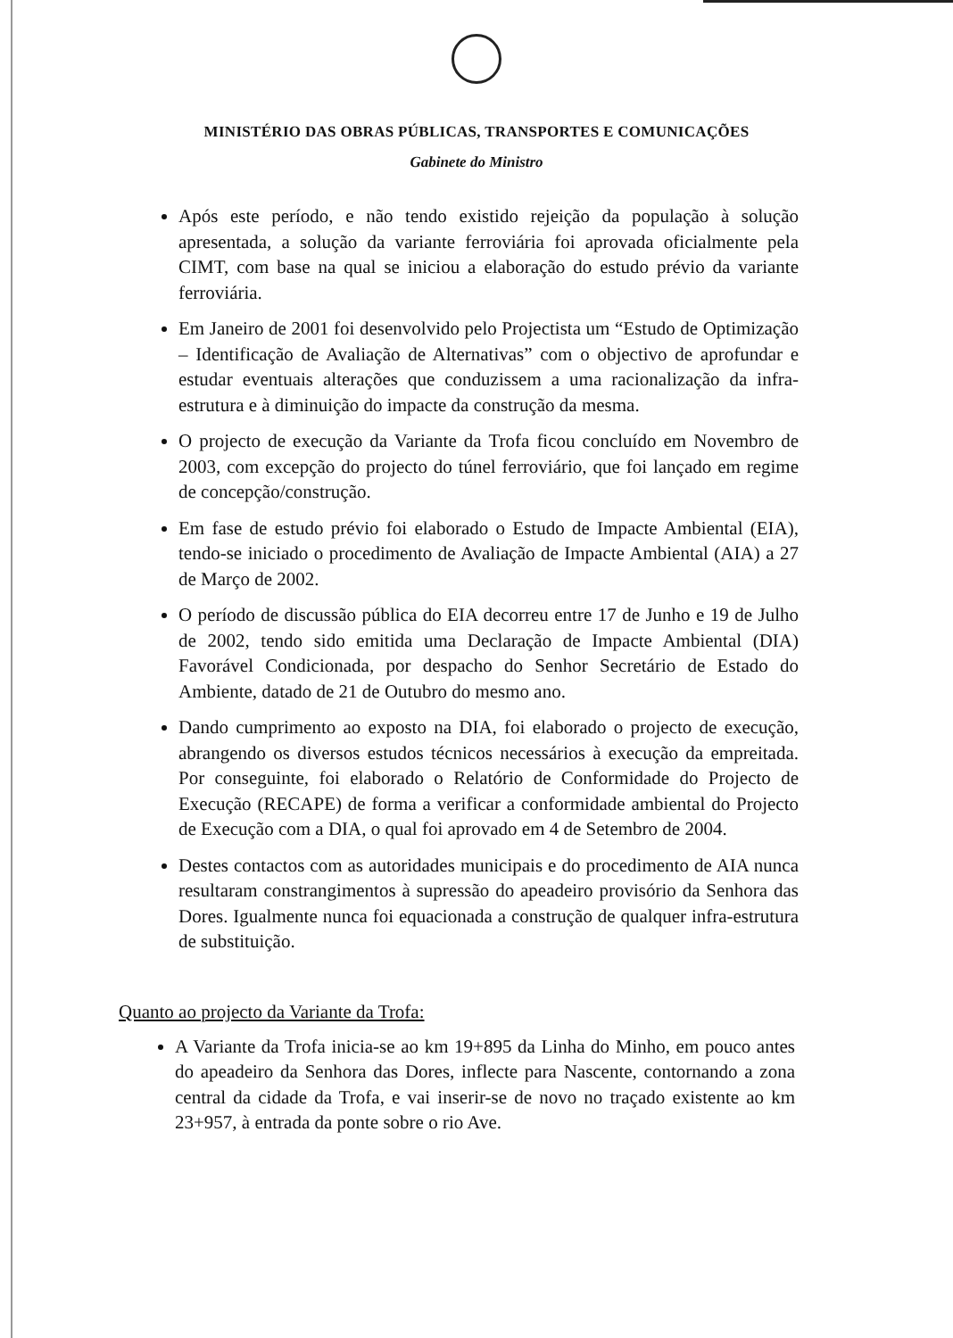MINISTÉRIO DAS OBRAS PÚBLICAS, TRANSPORTES E COMUNICAÇÕES
Gabinete do Ministro
Após este período, e não tendo existido rejeição da população à solução apresentada, a solução da variante ferroviária foi aprovada oficialmente pela CIMT, com base na qual se iniciou a elaboração do estudo prévio da variante ferroviária.
Em Janeiro de 2001 foi desenvolvido pelo Projectista um “Estudo de Optimização – Identificação de Avaliação de Alternativas” com o objectivo de aprofundar e estudar eventuais alterações que conduzissem a uma racionalização da infra-estrutura e à diminuição do impacte da construção da mesma.
O projecto de execução da Variante da Trofa ficou concluído em Novembro de 2003, com excepção do projecto do túnel ferroviário, que foi lançado em regime de concepção/construção.
Em fase de estudo prévio foi elaborado o Estudo de Impacte Ambiental (EIA), tendo-se iniciado o procedimento de Avaliação de Impacte Ambiental (AIA) a 27 de Março de 2002.
O período de discussão pública do EIA decorreu entre 17 de Junho e 19 de Julho de 2002, tendo sido emitida uma Declaração de Impacte Ambiental (DIA) Favorável Condicionada, por despacho do Senhor Secretário de Estado do Ambiente, datado de 21 de Outubro do mesmo ano.
Dando cumprimento ao exposto na DIA, foi elaborado o projecto de execução, abrangendo os diversos estudos técnicos necessários à execução da empreitada. Por conseguinte, foi elaborado o Relatório de Conformidade do Projecto de Execução (RECAPE) de forma a verificar a conformidade ambiental do Projecto de Execução com a DIA, o qual foi aprovado em 4 de Setembro de 2004.
Destes contactos com as autoridades municipais e do procedimento de AIA nunca resultaram constrangimentos à supressão do apeadeiro provisório da Senhora das Dores. Igualmente nunca foi equacionada a construção de qualquer infra-estrutura de substituição.
Quanto ao projecto da Variante da Trofa:
A Variante da Trofa inicia-se ao km 19+895 da Linha do Minho, em pouco antes do apeadeiro da Senhora das Dores, inflecte para Nascente, contornando a zona central da cidade da Trofa, e vai inserir-se de novo no traçado existente ao km 23+957, à entrada da ponte sobre o rio Ave.